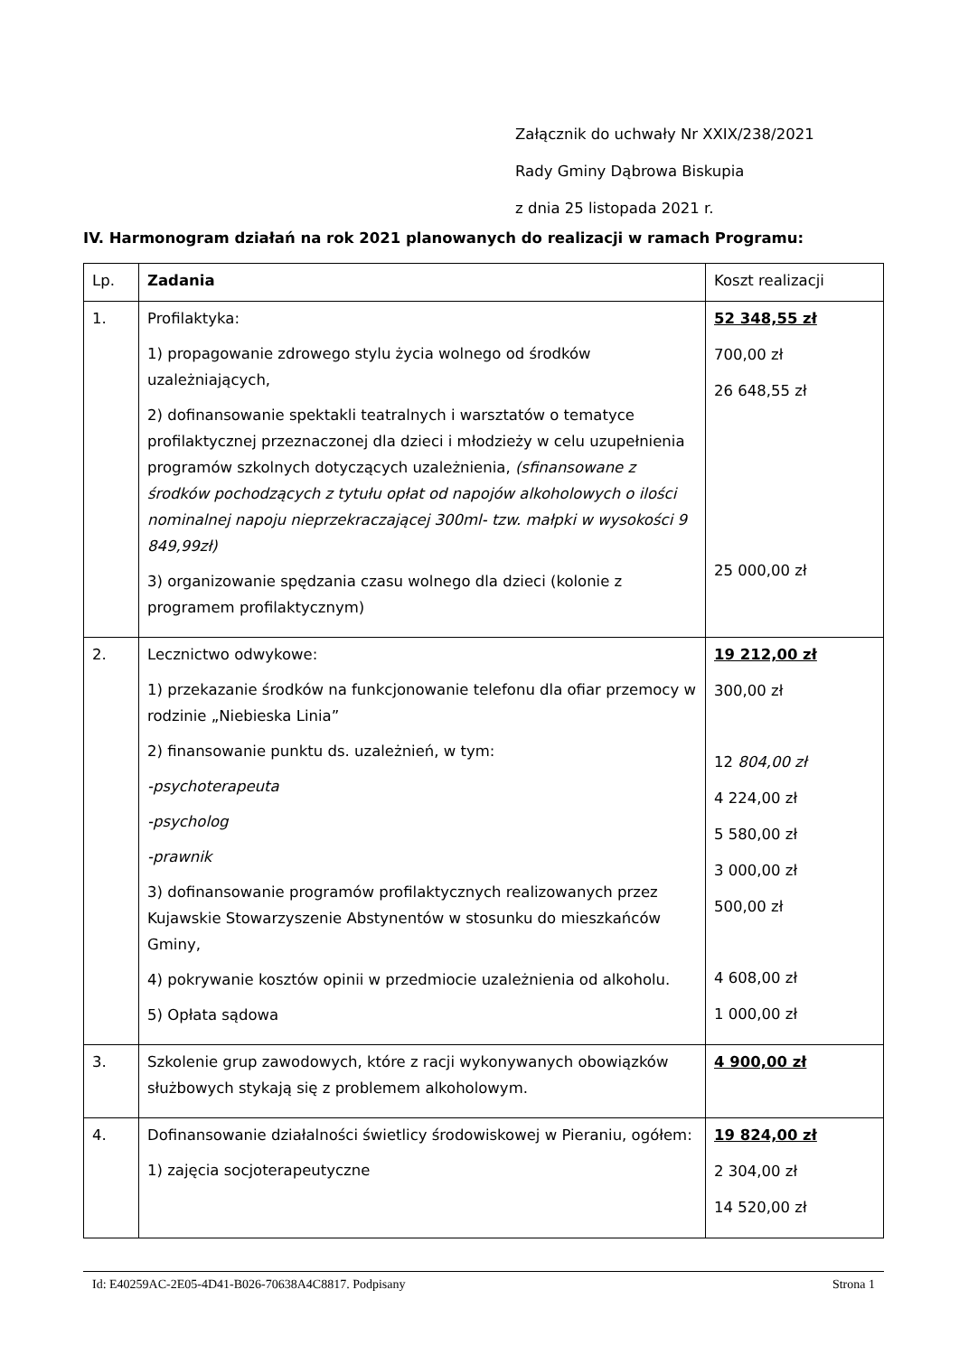Załącznik do uchwały Nr XXIX/238/2021
Rady Gminy Dąbrowa Biskupia
z dnia 25 listopada 2021 r.
IV. Harmonogram działań na rok 2021 planowanych do realizacji w ramach Programu:
| Lp. | Zadania | Koszt realizacji |
| 1. | Profilaktyka: 1) propagowanie zdrowego stylu życia wolnego od środków uzależniających, 2) dofinansowanie spektakli teatralnych i warsztatów o tematyce profilaktycznej przeznaczonej dla dzieci i młodzieży w celu uzupełnienia programów szkolnych dotyczących uzależnienia, (sfinansowane z środków pochodzących z tytułu opłat od napojów alkoholowych o ilości nominalnej napoju nieprzekraczającej 300ml- tzw. małpki w wysokości 9 849,99zł) 3) organizowanie spędzania czasu wolnego dla dzieci (kolonie z programem profilaktycznym) | 52 348,55 zł 700,00 zł 26 648,55 zł 25 000,00 zł |
| 2. | Lecznictwo odwykowe: 1) przekazanie środków na funkcjonowanie telefonu dla ofiar przemocy w rodzinie „Niebieska Linia” 2) finansowanie punktu ds. uzależnień, w tym: -psychoterapeuta -psycholog -prawnik 3) dofinansowanie programów profilaktycznych realizowanych przez Kujawskie Stowarzyszenie Abstynentów w stosunku do mieszkańców Gminy, 4) pokrywanie kosztów opinii w przedmiocie uzależnienia od alkoholu. 5) Opłata sądowa | 19 212,00 zł 300,00 zł 12 804,00 zł 4 224,00 zł 5 580,00 zł 3 000,00 zł 500,00 zł 4 608,00 zł 1 000,00 zł |
| 3. | Szkolenie grup zawodowych, które z racji wykonywanych obowiązków służbowych stykają się z problemem alkoholowym. | 4 900,00 zł |
| 4. | Dofinansowanie działalności świetlicy środowiskowej w Pieraniu, ogółem: 1) zajęcia socjoterapeutyczne | 19 824,00 zł 2 304,00 zł 14 520,00 zł |
Id: E40259AC-2E05-4D41-B026-70638A4C8817. Podpisany Strona 1